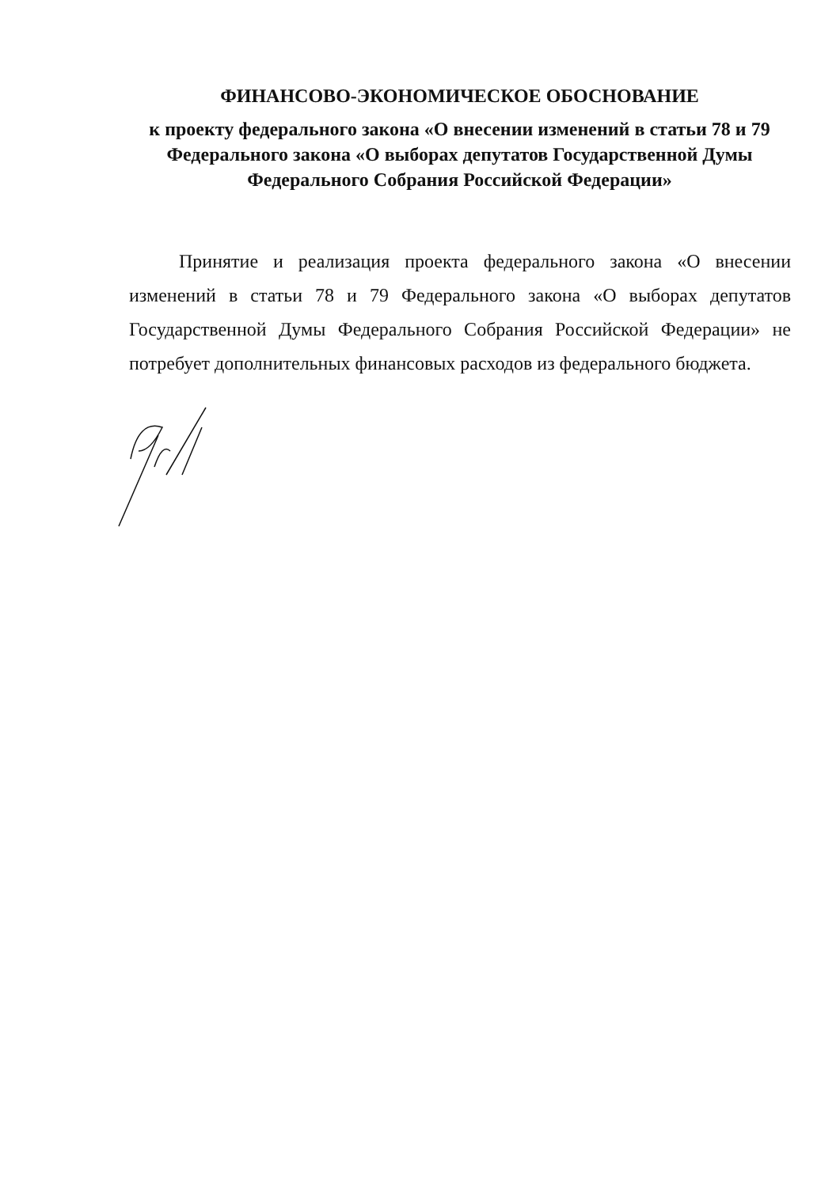ФИНАНСОВО-ЭКОНОМИЧЕСКОЕ ОБОСНОВАНИЕ
к проекту федерального закона «О внесении изменений в статьи 78 и 79 Федерального закона «О выборах депутатов Государственной Думы Федерального Собрания Российской Федерации»
Принятие и реализация проекта федерального закона «О внесении изменений в статьи 78 и 79 Федерального закона «О выборах депутатов Государственной Думы Федерального Собрания Российской Федерации» не потребует дополнительных финансовых расходов из федерального бюджета.